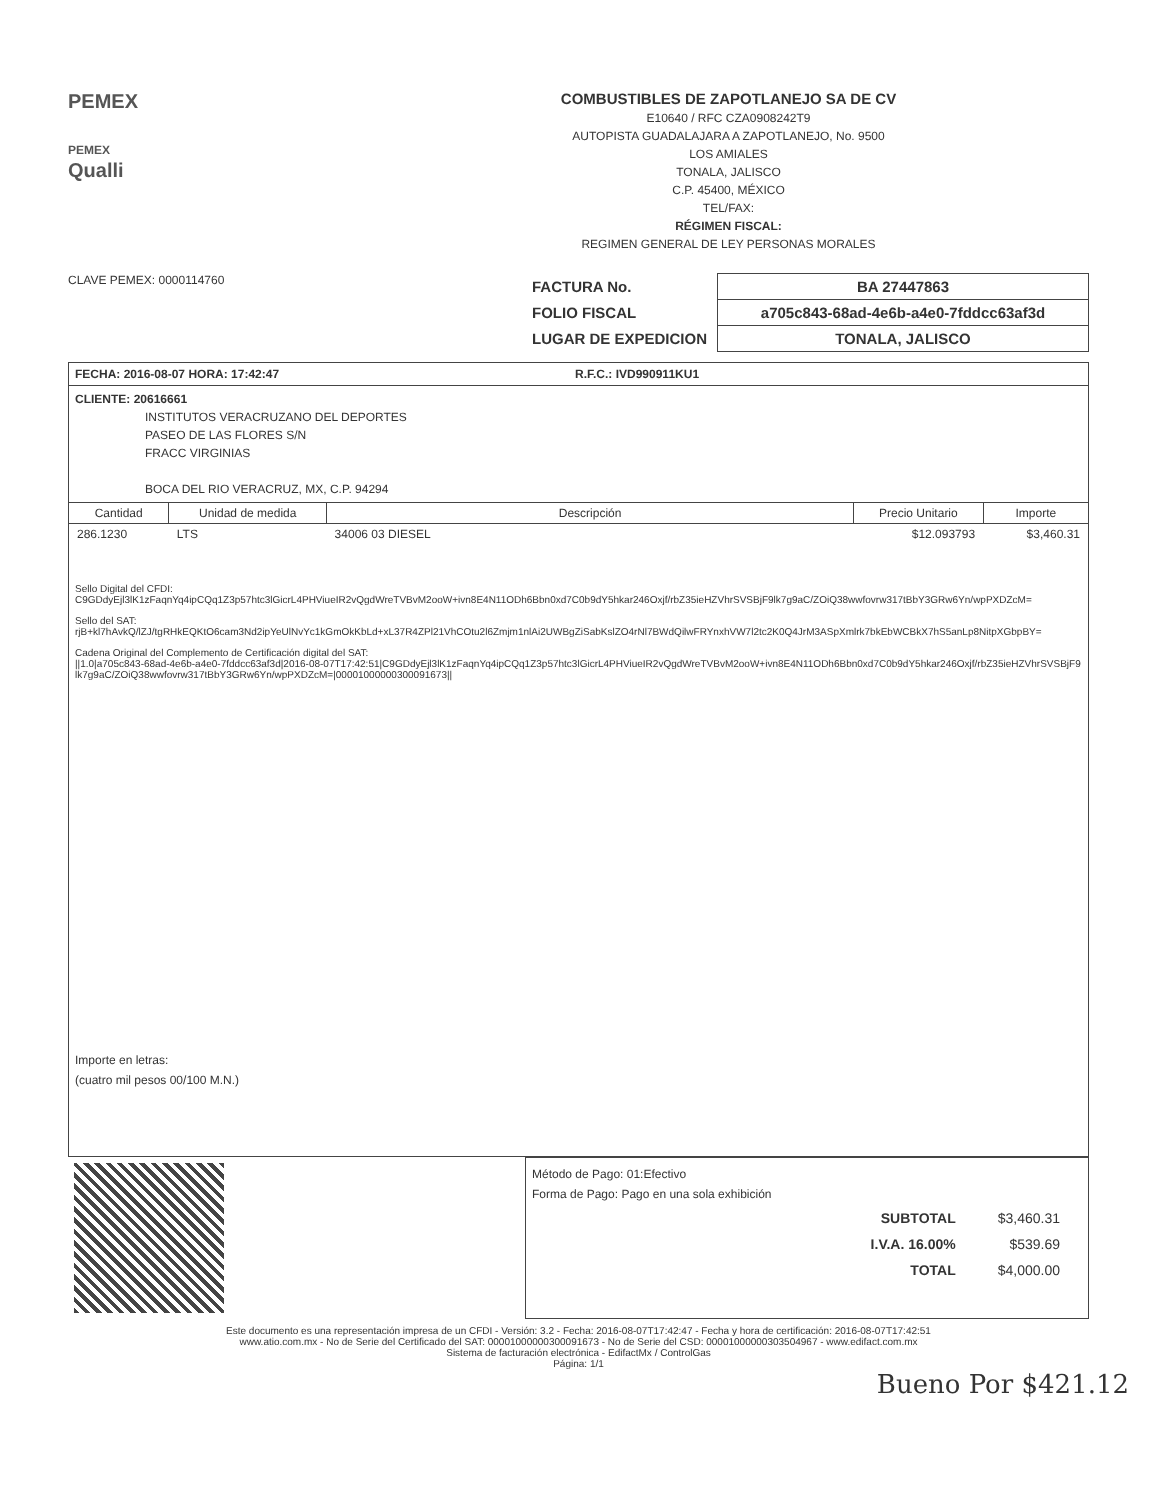PEMEX
PEMEX
Qualli
COMBUSTIBLES DE ZAPOTLANEJO SA DE CV
E10640 / RFC CZA0908242T9
AUTOPISTA GUADALAJARA A ZAPOTLANEJO, No. 9500
LOS AMIALES
TONALA, JALISCO
C.P. 45400, MÉXICO
TEL/FAX:
RÉGIMEN FISCAL:
REGIMEN GENERAL DE LEY PERSONAS MORALES
CLAVE PEMEX: 0000114760
| FACTURA No. | BA 27447863 |
| FOLIO FISCAL | a705c843-68ad-4e6b-a4e0-7fddcc63af3d |
| LUGAR DE EXPEDICION | TONALA, JALISCO |
FECHA: 2016-08-07 HORA: 17:42:47 R.F.C.: IVD990911KU1
CLIENTE: 20616661
INSTITUTOS VERACRUZANO DEL DEPORTES
PASEO DE LAS FLORES S/N
FRACC VIRGINIAS
BOCA DEL RIO VERACRUZ, MX, C.P. 94294
| Cantidad | Unidad de medida | Descripción | Precio Unitario | Importe |
| --- | --- | --- | --- | --- |
| 286.1230 | LTS | 34006 03 DIESEL | $12.093793 | $3,460.31 |
Sello Digital del CFDI:
C9GDdyEjl3lK1zFaqnYq4ipCQq1Z3p57htc3lGicrL4PHViueIR2vQgdWreTVBvM2ooW+ivn8E4N11ODh6Bbn0xd7C0b9dY5hkar246Oxjf/rbZ35ieHZVhrSVSBjF9lk7g9aC/ZOiQ38wwfovrw317tBbY3GRw6Yn/wpPXDZcM=
Sello del SAT:
rjB+kl7hAvkQ/lZJ/tgRHkEQKtO6cam3Nd2ipYeUlNvYc1kGmOkKbLd+xL37R4ZPl21VhCOtu2l6Zmjm1nlAi2UWBgZiSabKslZO4rNl7BWdQilwFRYnxhVW7l2tc2K0Q4JrM3ASpXmlrk7bkEbWCBkX7hS5anLp8NitpXGbpBY=
Cadena Original del Complemento de Certificación digital del SAT:
||1.0|a705c843-68ad-4e6b-a4e0-7fddcc63af3d|2016-08-07T17:42:51|C9GDdyEjl3lK1zFaqnYq4ipCQq1Z3p57htc3lGicrL4PHViueIR2vQgdWreTVBvM2ooW+ivn8E4N11ODh6Bbn0xd7C0b9dY5hkar246Oxjf/rbZ35ieHZVhrSVSBjF9lk7g9aC/ZOiQ38wwfovrw317tBbY3GRw6Yn/wpPXDZcM=|00001000000300091673||
Importe en letras:
(cuatro mil pesos 00/100 M.N.)
Método de Pago: 01:Efectivo
Forma de Pago: Pago en una sola exhibición
| SUBTOTAL | $3,460.31 |
| I.V.A. 16.00% | $539.69 |
| TOTAL | $4,000.00 |
Este documento es una representación impresa de un CFDI - Versión: 3.2 - Fecha: 2016-08-07T17:42:47 - Fecha y hora de certificación: 2016-08-07T17:42:51
www.atio.com.mx - No de Serie del Certificado del SAT: 00001000000300091673 - No de Serie del CSD: 00001000000303504967 - www.edifact.com.mx
Sistema de facturación electrónica - EdifactMx / ControlGas
Página: 1/1
Bueno Por $421.12